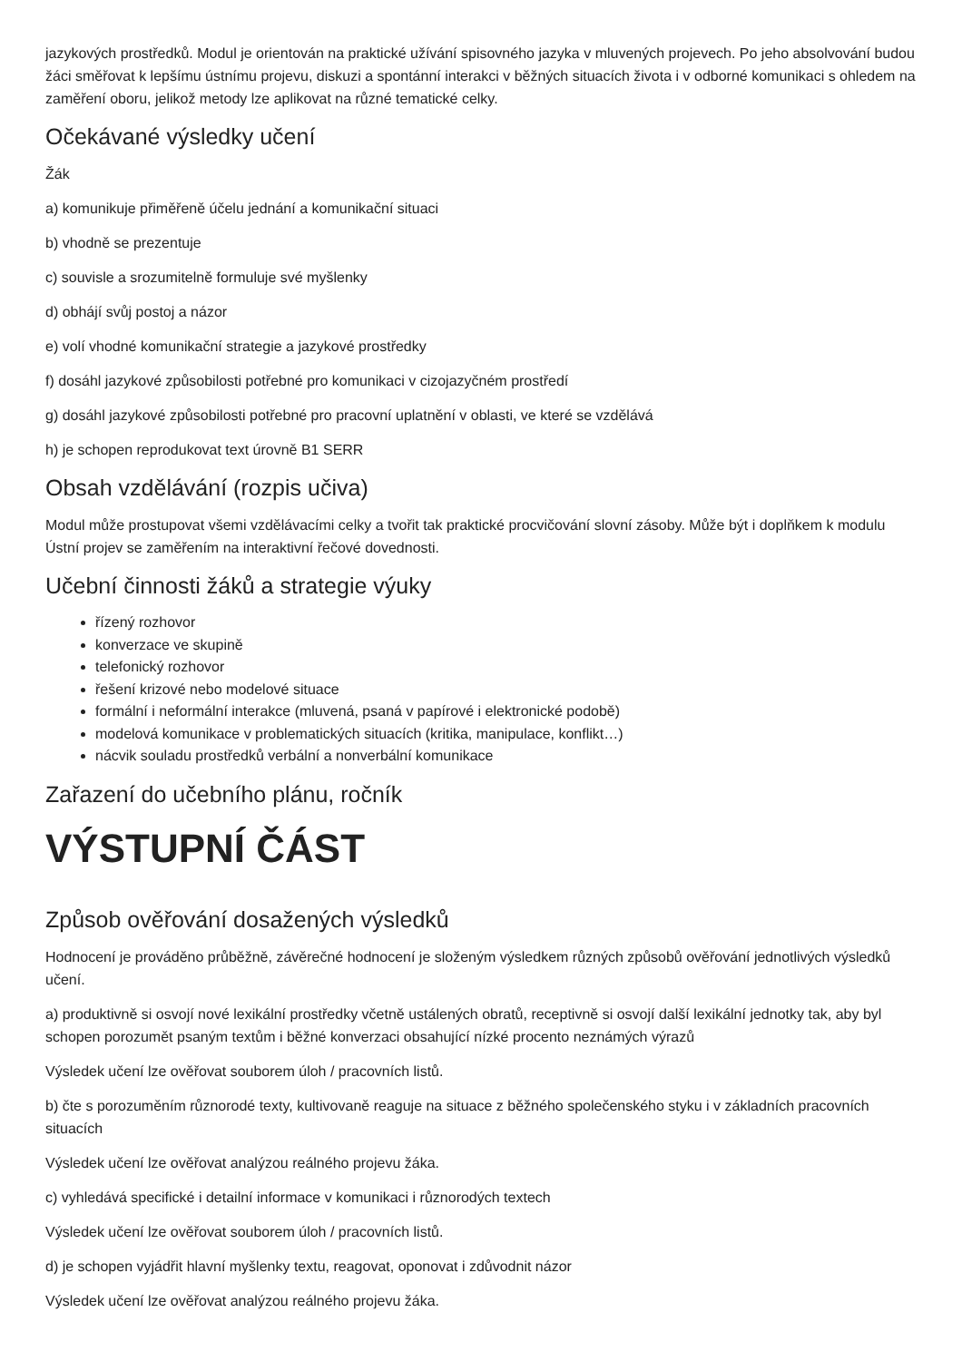jazykových prostředků. Modul je orientován na praktické užívání spisovného jazyka v mluvených projevech. Po jeho absolvování budou žáci směřovat k lepšímu ústnímu projevu, diskuzi a spontánní interakci v běžných situacích života i v odborné komunikaci s ohledem na zaměření oboru, jelikož metody lze aplikovat na různé tematické celky.
Očekávané výsledky učení
Žák
a) komunikuje přiměřeně účelu jednání a komunikační situaci
b) vhodně se prezentuje
c) souvisle a srozumitelně formuluje své myšlenky
d) obhájí svůj postoj a názor
e) volí vhodné komunikační strategie a jazykové prostředky
f) dosáhl jazykové způsobilosti potřebné pro komunikaci v cizojazyčném prostředí
g) dosáhl jazykové způsobilosti potřebné pro pracovní uplatnění v oblasti, ve které se vzdělává
h) je schopen reprodukovat text úrovně B1 SERR
Obsah vzdělávání (rozpis učiva)
Modul může prostupovat všemi vzdělávacími celky a tvořit tak praktické procvičování slovní zásoby. Může být i doplňkem k modulu Ústní projev se zaměřením na interaktivní řečové dovednosti.
Učební činnosti žáků a strategie výuky
řízený rozhovor
konverzace ve skupině
telefonický rozhovor
řešení krizové nebo modelové situace
formální i neformální interakce (mluvená, psaná v papírové i elektronické podobě)
modelová komunikace v problematických situacích (kritika, manipulace, konflikt…)
nácvik souladu prostředků verbální a nonverbální komunikace
Zařazení do učebního plánu, ročník
VÝSTUPNÍ ČÁST
Způsob ověřování dosažených výsledků
Hodnocení je prováděno průběžně, závěrečné hodnocení je složeným výsledkem různých způsobů ověřování jednotlivých výsledků učení.
a) produktivně si osvojí nové lexikální prostředky včetně ustálených obratů, receptivně si osvojí další lexikální jednotky tak, aby byl schopen porozumět psaným textům i běžné konverzaci obsahující nízké procento neznámých výrazů
Výsledek učení lze ověřovat souborem úloh / pracovních listů.
b) čte s porozuměním různorodé texty, kultivovaně reaguje na situace z běžného společenského styku i v základních pracovních situacích
Výsledek učení lze ověřovat analýzou reálného projevu žáka.
c) vyhledává specifické i detailní informace v komunikaci i různorodých textech
Výsledek učení lze ověřovat souborem úloh / pracovních listů.
d) je schopen vyjádřit hlavní myšlenky textu, reagovat, oponovat i zdůvodnit názor
Výsledek učení lze ověřovat analýzou reálného projevu žáka.